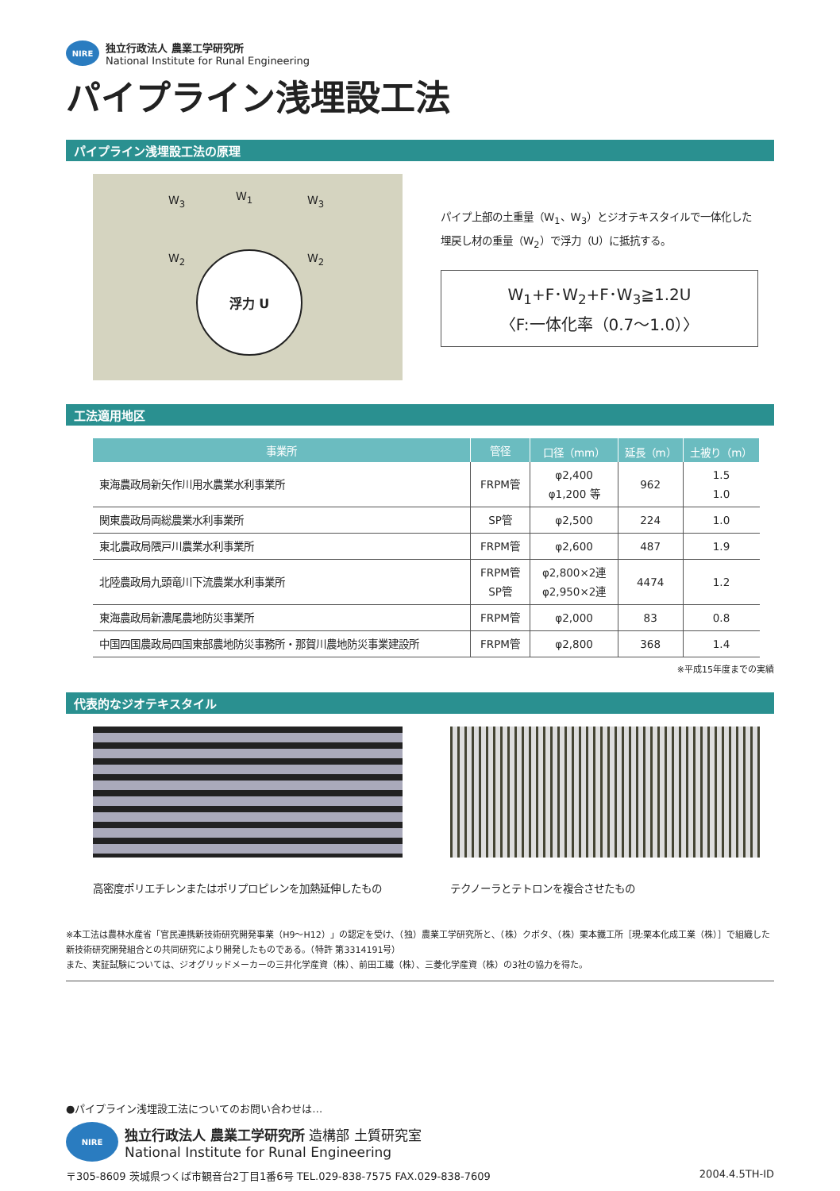NIRE
独立行政法人 農業工学研究所
National Institute for Runal Engineering
パイプライン浅埋設工法
パイプライン浅埋設工法の原理
W<sub>3</sub> W<sub>1</sub> W<sub>3</sub>
W<sub>2</sub> W<sub>2</sub>
浮力 U
パイプ上部の土重量（W<sub>1</sub>、W<sub>3</sub>）とジオテキスタイルで一体化した埋戻し材の重量（W<sub>2</sub>）で浮力（U）に抵抗する。
W<sub>1</sub>+F･W<sub>2</sub>+F･W<sub>3</sub>≧1.2U
〈F:一体化率（0.7～1.0）〉
工法適用地区
| 事業所 | 管径 | 口径（mm） | 延長（m） | 土被り（m） |
| --- | --- | --- | --- | --- |
| 東海農政局新矢作川用水農業水利事業所 | FRPM管 | φ2,400 φ1,200 等 | 962 | 1.5 1.0 |
| 関東農政局両総農業水利事業所 | SP管 | φ2,500 | 224 | 1.0 |
| 東北農政局隈戸川農業水利事業所 | FRPM管 | φ2,600 | 487 | 1.9 |
| 北陸農政局九頭竜川下流農業水利事業所 | FRPM管 SP管 | φ2,800×2連 φ2,950×2連 | 4474 | 1.2 |
| 東海農政局新濃尾農地防災事業所 | FRPM管 | φ2,000 | 83 | 0.8 |
| 中国四国農政局四国東部農地防災事務所・那賀川農地防災事業建設所 | FRPM管 | φ2,800 | 368 | 1.4 |
※平成15年度までの実績
代表的なジオテキスタイル
高密度ポリエチレンまたはポリプロピレンを加熱延伸したもの
テクノーラとテトロンを複合させたもの
※本工法は農林水産省「官民連携新技術研究開発事業（H9～H12）」の認定を受け、（独）農業工学研究所と、（株）クボタ、（株）栗本鐵工所［現:栗本化成工業（株）］で組織した新技術研究開発組合との共同研究により開発したものである。（特許 第3314191号）
また、実証試験については、ジオグリッドメーカーの三井化学産資（株）、前田工繊（株）、三菱化学産資（株）の3社の協力を得た。
●パイプライン浅埋設工法についてのお問い合わせは…
NIRE
独立行政法人 農業工学研究所 造構部 土質研究室
National Institute for Runal Engineering
〒305-8609 茨城県つくば市観音台2丁目1番6号 TEL.029-838-7575 FAX.029-838-7609 2004.4.5TH-ID